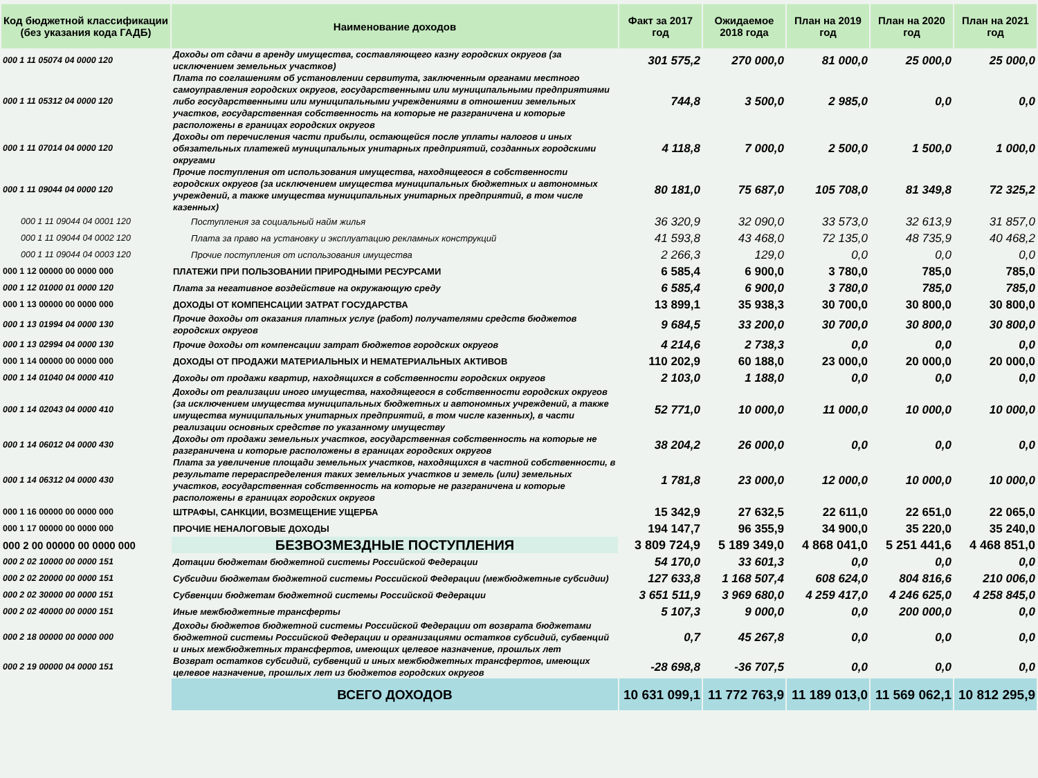| Код бюджетной классификации (без указания кода ГАДБ) | Наименование доходов | Факт за 2017 год | Ожидаемое 2018 года | План на 2019 год | План на 2020 год | План на 2021 год |
| --- | --- | --- | --- | --- | --- | --- |
| 000 1 11 05074 04 0000 120 | Доходы от сдачи в аренду имущества, составляющего казну городских округов (за исключением земельных участков) | 301 575,2 | 270 000,0 | 81 000,0 | 25 000,0 | 25 000,0 |
| 000 1 11 05312 04 0000 120 | Плата по соглашениям об установлении сервитута, заключенным органами местного самоуправления городских округов, государственными или муниципальными предприятиями либо государственными или муниципальными учреждениями в отношении земельных участков, государственная собственность на которые не разграничена и которые расположены в границах городских округов | 744,8 | 3 500,0 | 2 985,0 | 0,0 | 0,0 |
| 000 1 11 07014 04 0000 120 | Доходы от перечисления части прибыли, остающейся после уплаты налогов и иных обязательных платежей муниципальных унитарных предприятий, созданных городскими округами | 4 118,8 | 7 000,0 | 2 500,0 | 1 500,0 | 1 000,0 |
| 000 1 11 09044 04 0000 120 | Прочие поступления от использования имущества, находящегося в собственности городских округов (за исключением имущества муниципальных бюджетных и автономных учреждений, а также имущества муниципальных унитарных предприятий, в том числе казенных) | 80 181,0 | 75 687,0 | 105 708,0 | 81 349,8 | 72 325,2 |
| 000 1 11 09044 04 0001 120 | Поступления за социальный найм жилья | 36 320,9 | 32 090,0 | 33 573,0 | 32 613,9 | 31 857,0 |
| 000 1 11 09044 04 0002 120 | Плата за право на установку и эксплуатацию рекламных конструкций | 41 593,8 | 43 468,0 | 72 135,0 | 48 735,9 | 40 468,2 |
| 000 1 11 09044 04 0003 120 | Прочие поступления от использования имущества | 2 266,3 | 129,0 | 0,0 | 0,0 | 0,0 |
| 000 1 12 00000 00 0000 000 | ПЛАТЕЖИ ПРИ ПОЛЬЗОВАНИИ ПРИРОДНЫМИ РЕСУРСАМИ | 6 585,4 | 6 900,0 | 3 780,0 | 785,0 | 785,0 |
| 000 1 12 01000 01 0000 120 | Плата за негативное воздействие на окружающую среду | 6 585,4 | 6 900,0 | 3 780,0 | 785,0 | 785,0 |
| 000 1 13 00000 00 0000 000 | ДОХОДЫ ОТ КОМПЕНСАЦИИ ЗАТРАТ ГОСУДАРСТВА | 13 899,1 | 35 938,3 | 30 700,0 | 30 800,0 | 30 800,0 |
| 000 1 13 01994 04 0000 130 | Прочие доходы от оказания платных услуг (работ) получателями средств бюджетов городских округов | 9 684,5 | 33 200,0 | 30 700,0 | 30 800,0 | 30 800,0 |
| 000 1 13 02994 04 0000 130 | Прочие доходы от компенсации затрат бюджетов городских округов | 4 214,6 | 2 738,3 | 0,0 | 0,0 | 0,0 |
| 000 1 14 00000 00 0000 000 | ДОХОДЫ ОТ ПРОДАЖИ МАТЕРИАЛЬНЫХ И НЕМАТЕРИАЛЬНЫХ АКТИВОВ | 110 202,9 | 60 188,0 | 23 000,0 | 20 000,0 | 20 000,0 |
| 000 1 14 01040 04 0000 410 | Доходы от продажи квартир, находящихся в собственности городских округов | 2 103,0 | 1 188,0 | 0,0 | 0,0 | 0,0 |
| 000 1 14 02043 04 0000 410 | Доходы от реализации иного имущества, находящегося в собственности городских округов (за исключением имущества муниципальных бюджетных и автономных учреждений, а также имущества муниципальных унитарных предприятий, в том числе казенных), в части реализации основных средстве по указанному имуществу | 52 771,0 | 10 000,0 | 11 000,0 | 10 000,0 | 10 000,0 |
| 000 1 14 06012 04 0000 430 | Доходы от продажи земельных участков, государственная собственность на которые не разграничена и которые расположены в границах городских округов | 38 204,2 | 26 000,0 | 0,0 | 0,0 | 0,0 |
| 000 1 14 06312 04 0000 430 | Плата за увеличение площади земельных участков, находящихся в частной собственности, в результате перераспределения таких земельных участков и земель (или) земельных участков, государственная собственность на которые не разграничена и которые расположены в границах городских округов | 1 781,8 | 23 000,0 | 12 000,0 | 10 000,0 | 10 000,0 |
| 000 1 16 00000 00 0000 000 | ШТРАФЫ, САНКЦИИ, ВОЗМЕЩЕНИЕ УЩЕРБА | 15 342,9 | 27 632,5 | 22 611,0 | 22 651,0 | 22 065,0 |
| 000 1 17 00000 00 0000 000 | ПРОЧИЕ НЕНАЛОГОВЫЕ ДОХОДЫ | 194 147,7 | 96 355,9 | 34 900,0 | 35 220,0 | 35 240,0 |
| 000 2 00 00000 00 0000 000 | БЕЗВОЗМЕЗДНЫЕ ПОСТУПЛЕНИЯ | 3 809 724,9 | 5 189 349,0 | 4 868 041,0 | 5 251 441,6 | 4 468 851,0 |
| 000 2 02 10000 00 0000 151 | Дотации бюджетам бюджетной системы Российской Федерации | 54 170,0 | 33 601,3 | 0,0 | 0,0 | 0,0 |
| 000 2 02 20000 00 0000 151 | Субсидии бюджетам бюджетной системы Российской Федерации (межбюджетные субсидии) | 127 633,8 | 1 168 507,4 | 608 624,0 | 804 816,6 | 210 006,0 |
| 000 2 02 30000 00 0000 151 | Субвенции бюджетам бюджетной системы Российской Федерации | 3 651 511,9 | 3 969 680,0 | 4 259 417,0 | 4 246 625,0 | 4 258 845,0 |
| 000 2 02 40000 00 0000 151 | Иные межбюджетные трансферты | 5 107,3 | 9 000,0 | 0,0 | 200 000,0 | 0,0 |
| 000 2 18 00000 00 0000 000 | Доходы бюджетов бюджетной системы Российской Федерации от возврата бюджетами бюджетной системы Российской Федерации и организациями остатков субсидий, субвенций и иных межбюджетных трансфертов, имеющих целевое назначение, прошлых лет | 0,7 | 45 267,8 | 0,0 | 0,0 | 0,0 |
| 000 2 19 00000 04 0000 151 | Возврат остатков субсидий, субвенций и иных межбюджетных трансфертов, имеющих целевое назначение, прошлых лет из бюджетов городских округов | -28 698,8 | -36 707,5 | 0,0 | 0,0 | 0,0 |
| | ВСЕГО ДОХОДОВ | 10 631 099,1 | 11 772 763,9 | 11 189 013,0 | 11 569 062,1 | 10 812 295,9 |